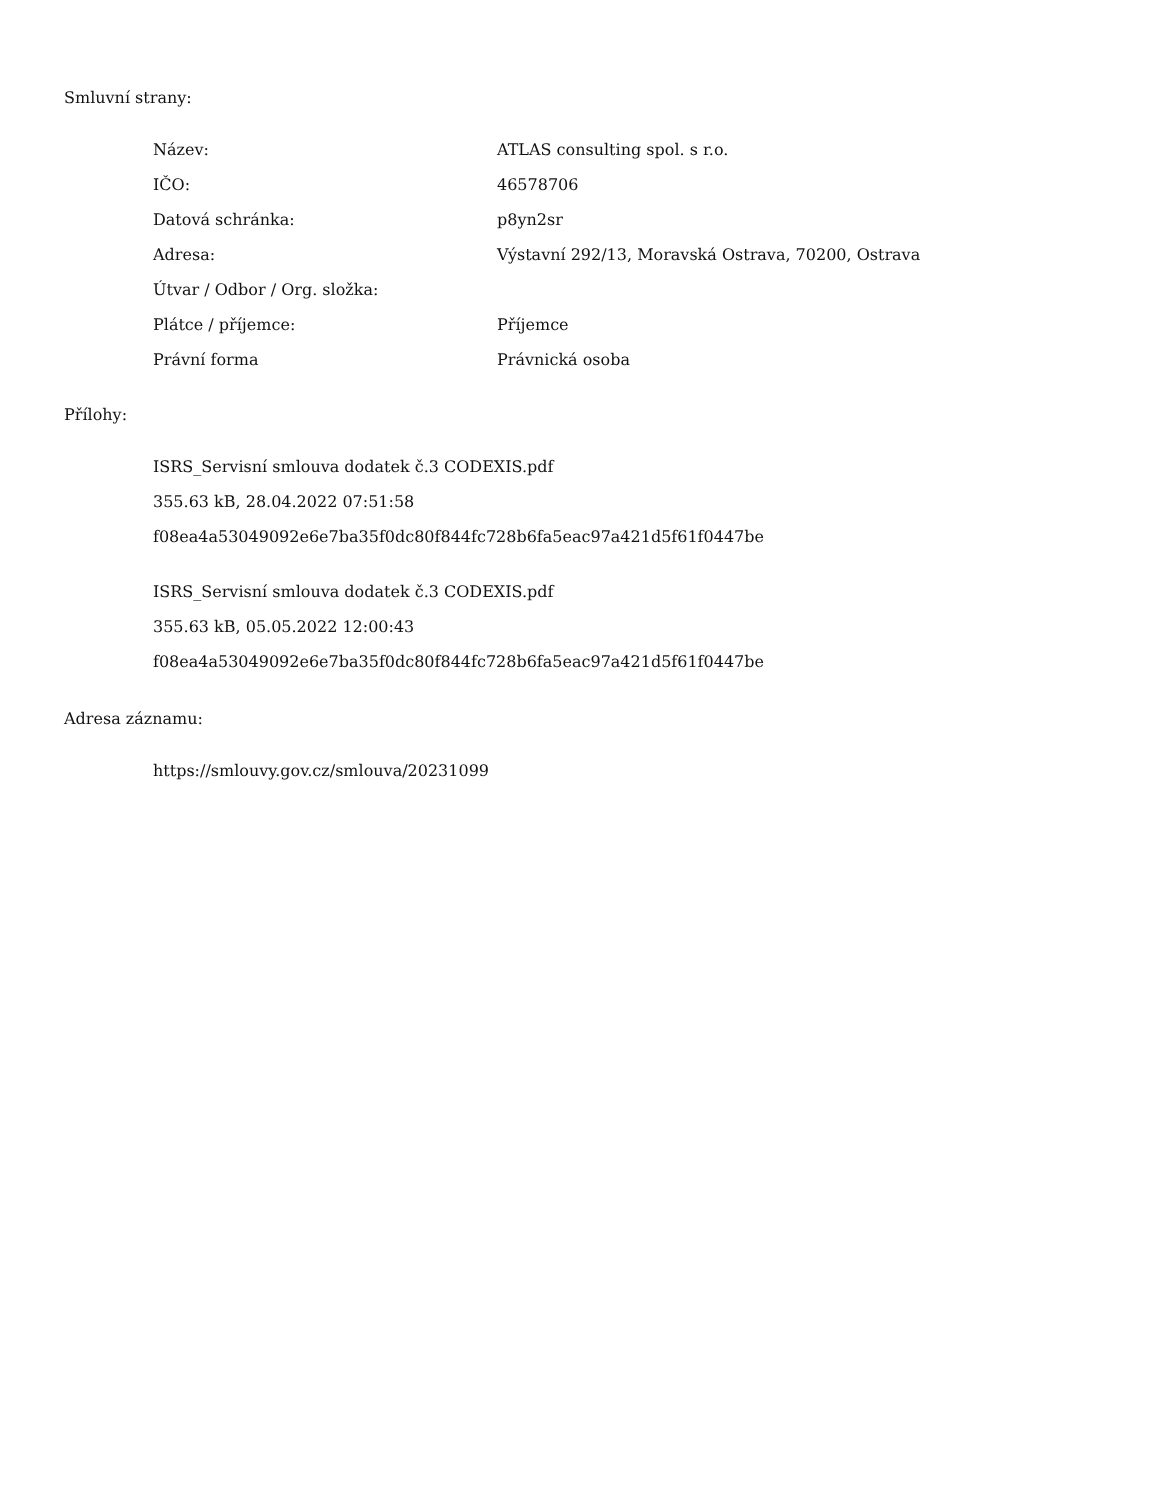Smluvní strany:
| Název: | ATLAS consulting spol. s r.o. |
| IČO: | 46578706 |
| Datová schránka: | p8yn2sr |
| Adresa: | Výstavní 292/13, Moravská Ostrava, 70200, Ostrava |
| Útvar / Odbor / Org. složka: | |
| Plátce / příjemce: | Příjemce |
| Právní forma | Právnická osoba |
Přílohy:
ISRS_Servisní smlouva dodatek č.3 CODEXIS.pdf
355.63 kB, 28.04.2022 07:51:58
f08ea4a53049092e6e7ba35f0dc80f844fc728b6fa5eac97a421d5f61f0447be
ISRS_Servisní smlouva dodatek č.3 CODEXIS.pdf
355.63 kB, 05.05.2022 12:00:43
f08ea4a53049092e6e7ba35f0dc80f844fc728b6fa5eac97a421d5f61f0447be
Adresa záznamu:
https://smlouvy.gov.cz/smlouva/20231099